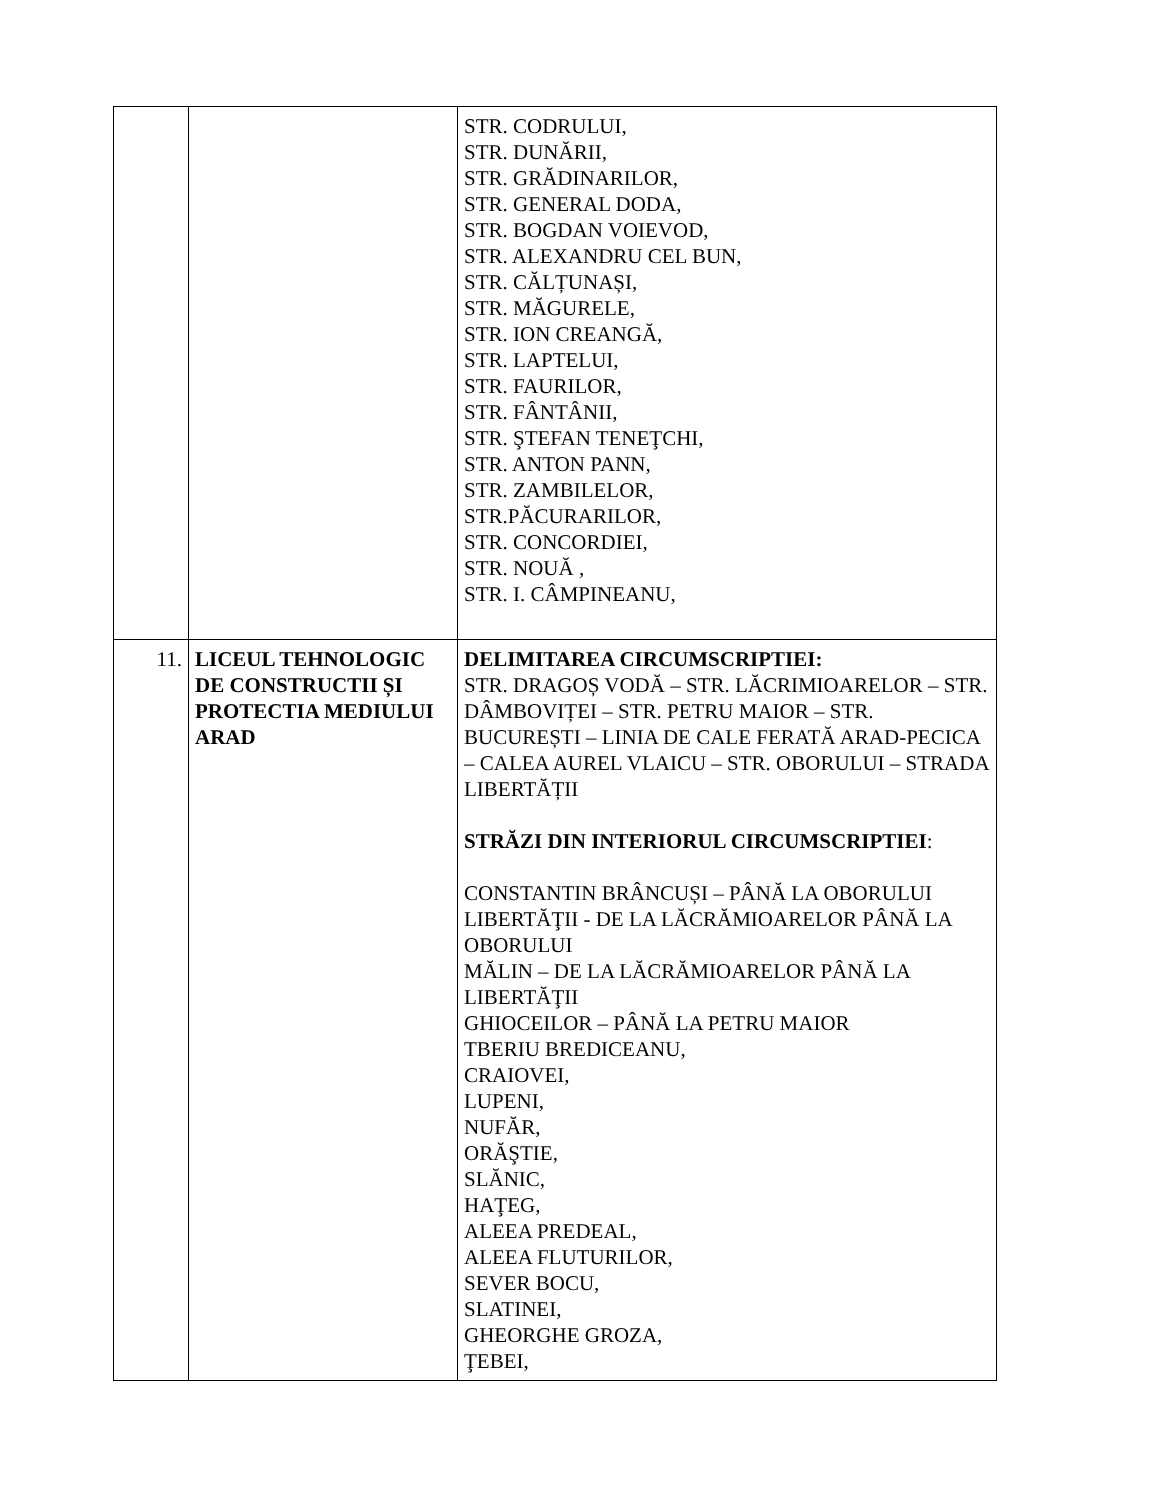| | | STR. CODRULUI, STR. DUNĂRII, STR. GRĂDINARILOR, STR. GENERAL DODA, STR. BOGDAN VOIEVOD, STR. ALEXANDRU CEL BUN, STR. CĂLȚUNAȘI, STR. MĂGURELE, STR. ION CREANGĂ, STR. LAPTELUI, STR. FAURILOR, STR. FÂNTÂNII, STR. ŞTEFAN TENEŢCHI, STR. ANTON PANN, STR. ZAMBILELOR, STR.PĂCURARILOR, STR. CONCORDIEI, STR. NOUĂ , STR. I. CÂMPINEANU, |
| 11. | LICEUL TEHNOLOGIC DE CONSTRUCTII ȘI PROTECTIA MEDIULUI ARAD | DELIMITAREA CIRCUMSCRIPTIEI: STR. DRAGOȘ VODĂ – STR. LĂCRIMIOARELOR – STR. DÂMBOVIȚEI – STR. PETRU MAIOR – STR. BUCUREȘTI – LINIA DE CALE FERATĂ ARAD-PECICA – CALEA AUREL VLAICU – STR. OBORULUI – STRADA LIBERTĂȚII STRĂZI DIN INTERIORUL CIRCUMSCRIPTIEI : CONSTANTIN BRÂNCUȘI – PÂNĂ LA OBORULUI LIBERTĂŢII - DE LA LĂCRĂMIOARELOR PÂNĂ LA OBORULUI MĂLIN – DE LA LĂCRĂMIOARELOR PÂNĂ LA LIBERTĂŢII GHIOCEILOR – PÂNĂ LA PETRU MAIOR TBERIU BREDICEANU, CRAIOVEI, LUPENI, NUFĂR, ORĂŞTIE, SLĂNIC, HAŢEG, ALEEA PREDEAL, ALEEA FLUTURILOR, SEVER BOCU, SLATINEI, GHEORGHE GROZA, ŢEBEI, |